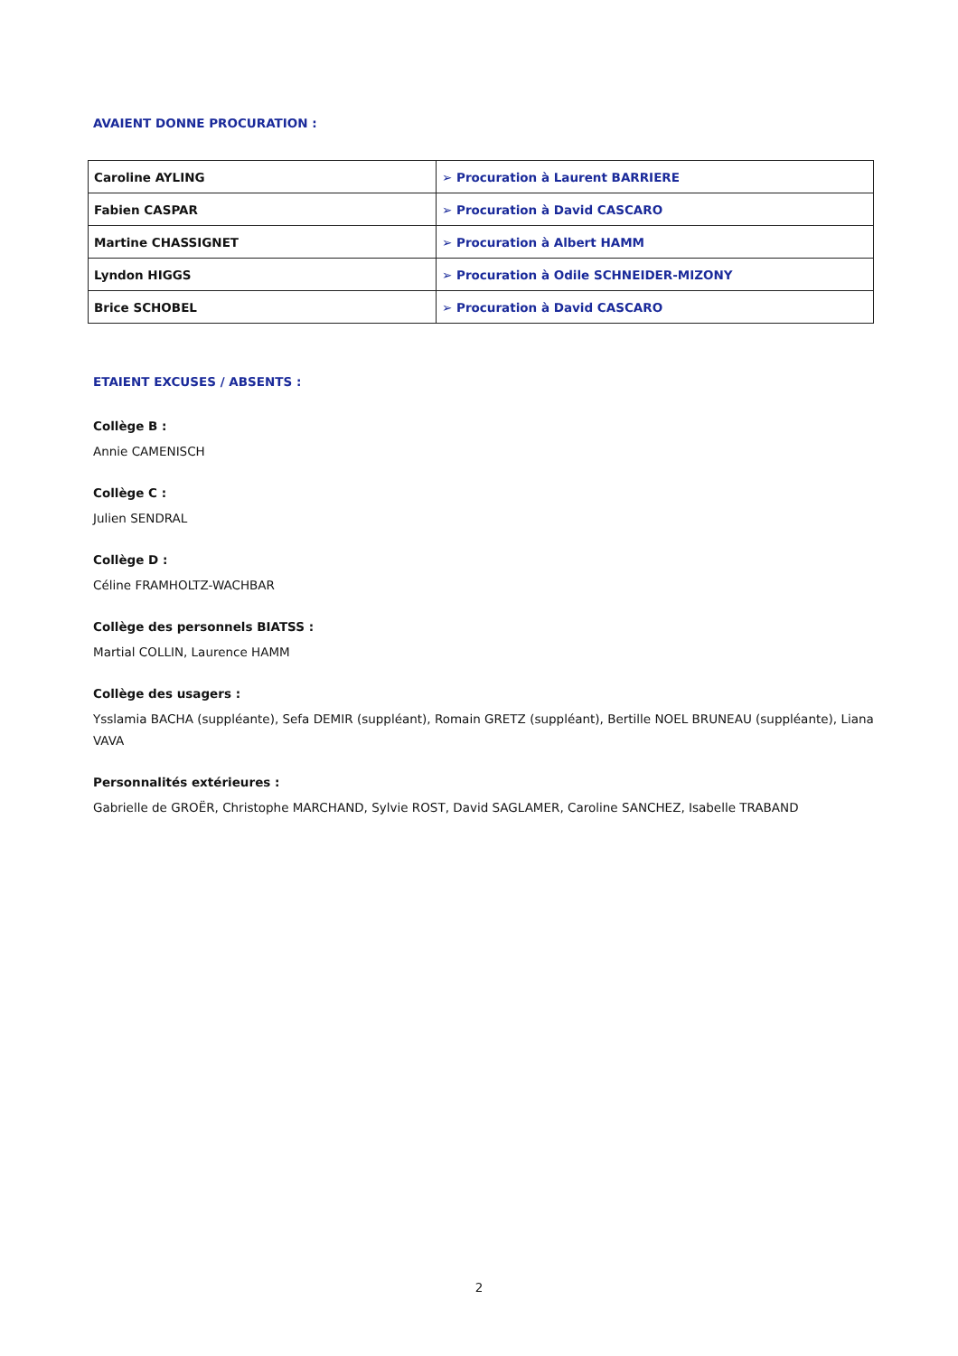AVAIENT DONNE PROCURATION :
| Caroline AYLING | ➢ Procuration à Laurent BARRIERE |
| Fabien CASPAR | ➢ Procuration à David CASCARO |
| Martine CHASSIGNET | ➢ Procuration à Albert HAMM |
| Lyndon HIGGS | ➢ Procuration à Odile SCHNEIDER-MIZONY |
| Brice SCHOBEL | ➢ Procuration à David CASCARO |
ETAIENT EXCUSES / ABSENTS :
Collège B :
Annie CAMENISCH
Collège C :
Julien SENDRAL
Collège D :
Céline FRAMHOLTZ-WACHBAR
Collège des personnels BIATSS :
Martial COLLIN, Laurence HAMM
Collège des usagers :
Ysslamia BACHA (suppléante), Sefa DEMIR (suppléant), Romain GRETZ (suppléant), Bertille NOEL BRUNEAU (suppléante), Liana VAVA
Personnalités extérieures :
Gabrielle de GROËR, Christophe MARCHAND, Sylvie ROST, David SAGLAMER, Caroline SANCHEZ, Isabelle TRABAND
2